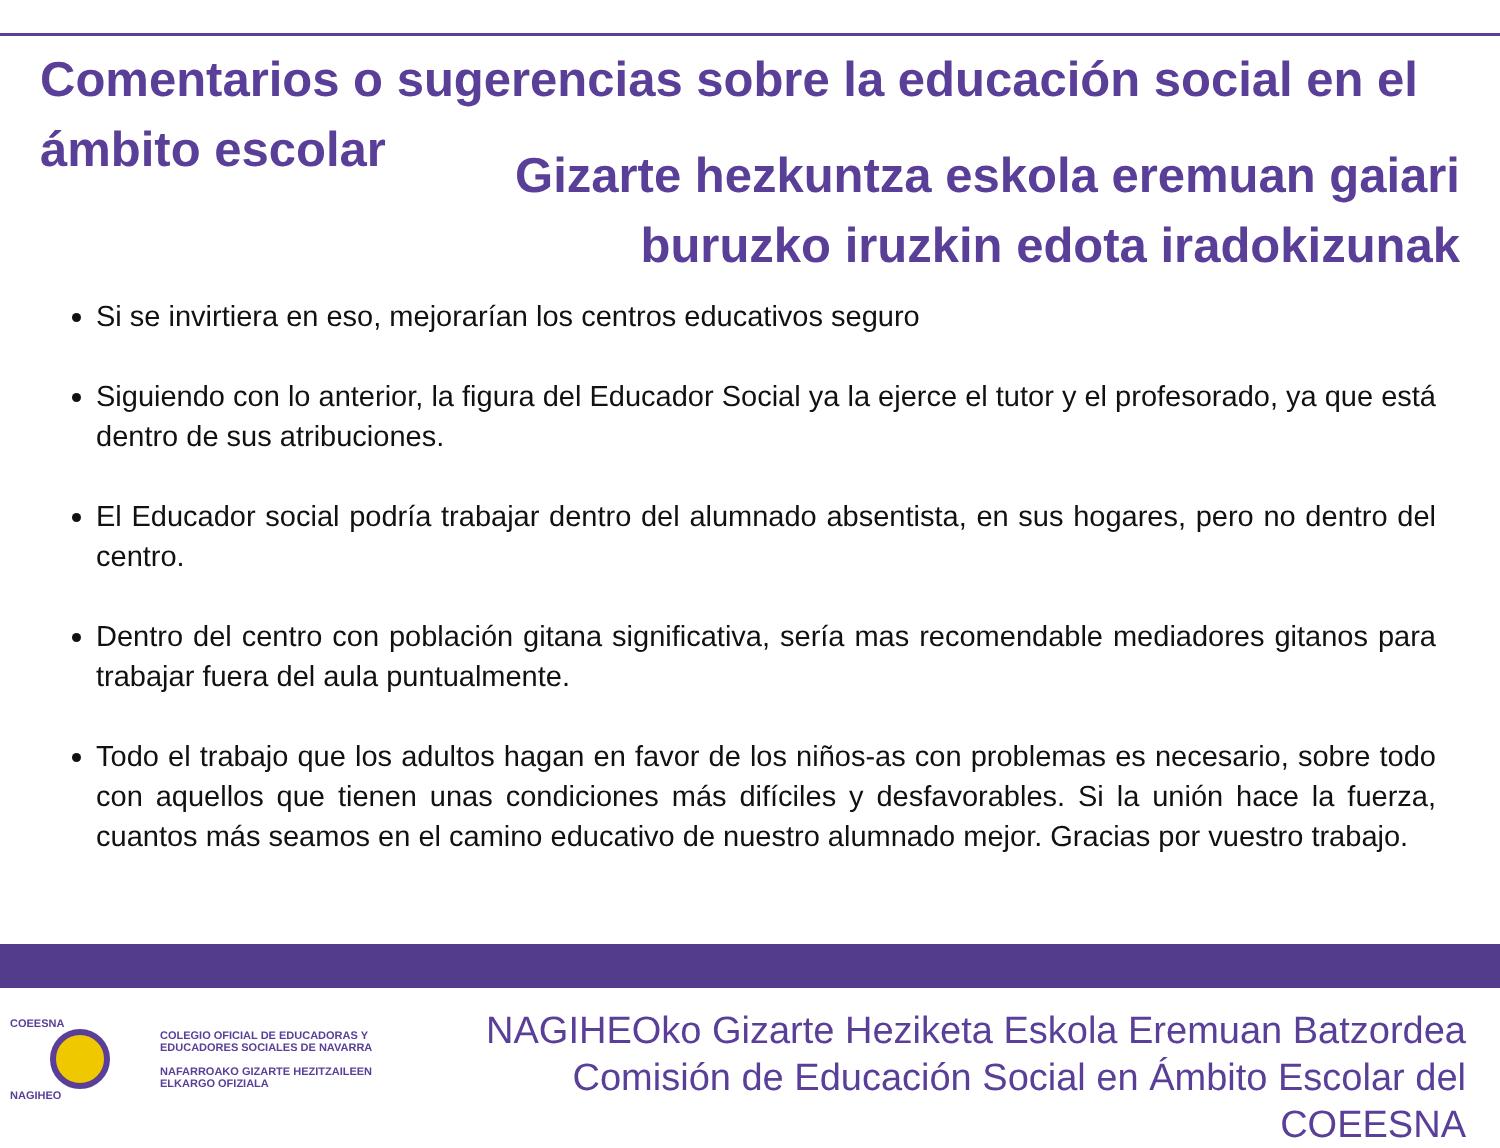Comentarios o sugerencias sobre la educación social en el ámbito escolar
Gizarte hezkuntza eskola eremuan gaiari
buruzko iruzkin edota iradokizunak
Si se invirtiera en eso, mejorarían los centros educativos seguro
Siguiendo con lo anterior, la figura del Educador Social ya la ejerce el tutor y el profesorado, ya que está dentro de sus atribuciones.
El Educador social podría trabajar dentro del alumnado absentista, en sus hogares, pero no dentro del centro.
Dentro del centro con población gitana significativa, sería mas recomendable mediadores gitanos para trabajar fuera del aula puntualmente.
Todo el trabajo que los adultos hagan en favor de los niños-as con problemas es necesario, sobre todo con aquellos que tienen unas condiciones más difíciles y desfavorables. Si la unión hace la fuerza, cuantos más seamos en el camino educativo de nuestro alumnado mejor. Gracias por vuestro trabajo.
COEESNA
NAGIHEO
COLEGIO OFICIAL DE EDUCADORAS Y
EDUCADORES SOCIALES DE NAVARRA
NAFARROAKO GIZARTE HEZITZAILEEN
ELKARGO OFIZIALA
NAGIHEOko Gizarte Heziketa Eskola Eremuan Batzordea
Comisión de Educación Social en Ámbito Escolar del COEESNA